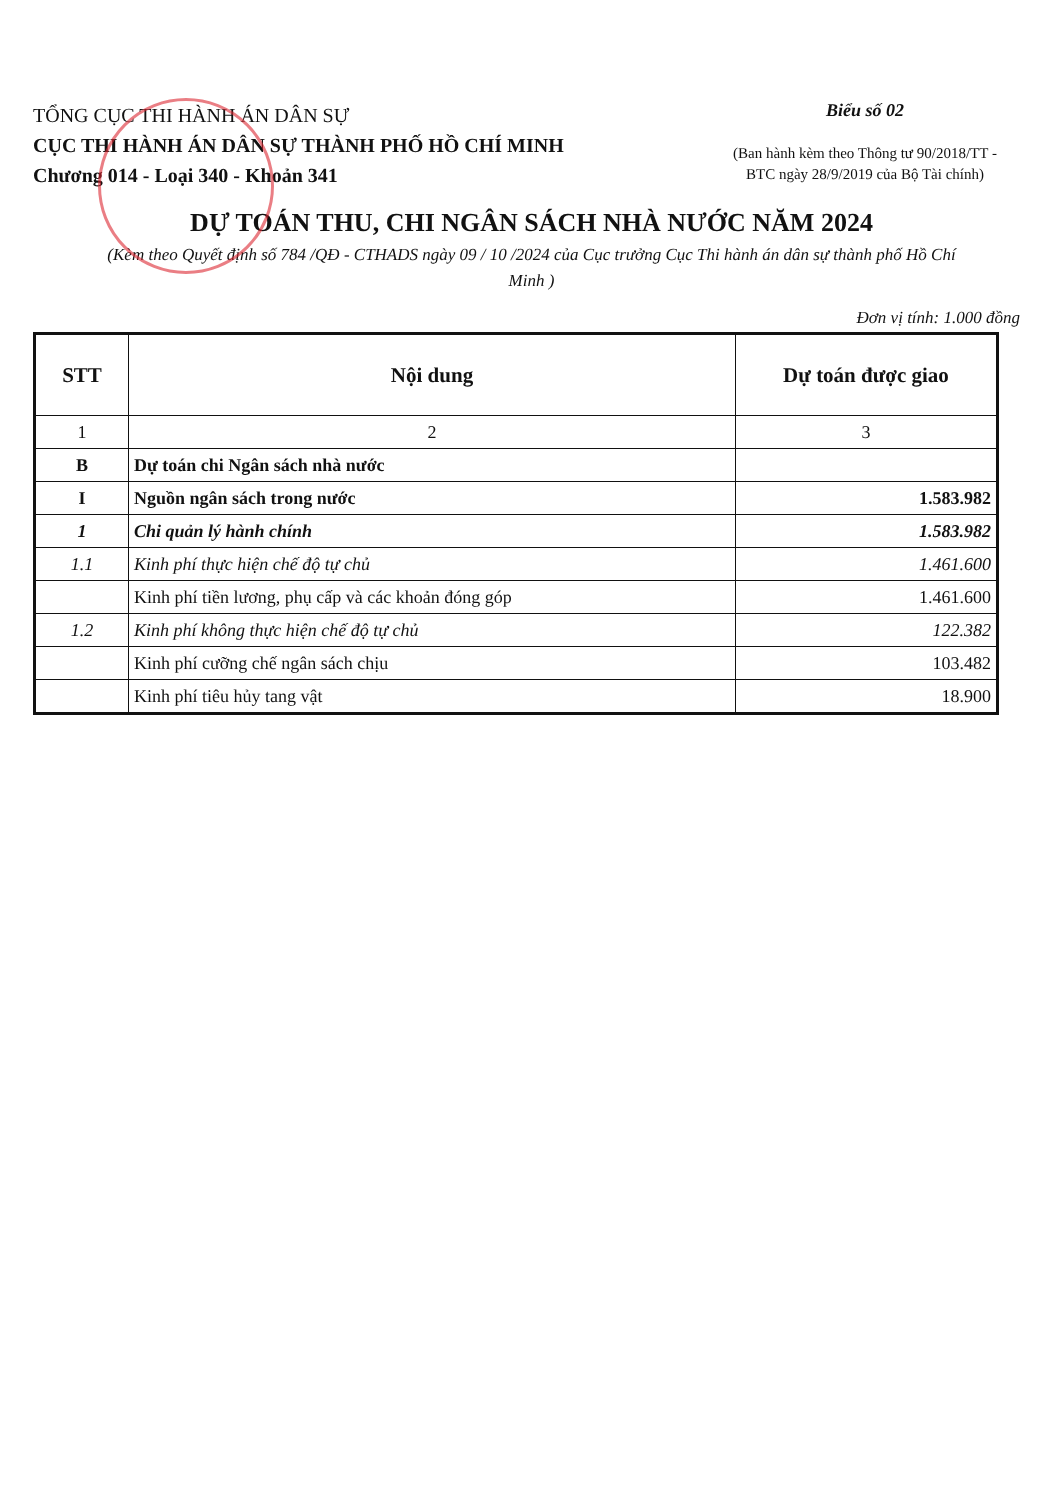TỔNG CỤC THI HÀNH ÁN DÂN SỰ
CỤC THI HÀNH ÁN DÂN SỰ THÀNH PHỐ HỒ CHÍ MINH
Chương 014 - Loại 340 - Khoản 341
Biểu số 02
(Ban hành kèm theo Thông tư 90/2018/TT - BTC ngày 28/9/2019 của Bộ Tài chính)
DỰ TOÁN THU, CHI NGÂN SÁCH NHÀ NƯỚC NĂM 2024
(Kèm theo Quyết định số 784 /QĐ - CTHADS ngày 09 / 10 /2024 của Cục trưởng Cục Thi hành án dân sự thành phố Hồ Chí Minh )
Đơn vị tính: 1.000 đồng
| STT | Nội dung | Dự toán được giao |
| --- | --- | --- |
| 1 | 2 | 3 |
| B | Dự toán chi Ngân sách nhà nước | |
| I | Nguồn ngân sách trong nước | 1.583.982 |
| 1 | Chi quản lý hành chính | 1.583.982 |
| 1.1 | Kinh phí thực hiện chế độ tự chủ | 1.461.600 |
| | Kinh phí tiền lương, phụ cấp và các khoản đóng góp | 1.461.600 |
| 1.2 | Kinh phí không thực hiện chế độ tự chủ | 122.382 |
| | Kinh phí cưỡng chế ngân sách chịu | 103.482 |
| | Kinh phí tiêu hủy tang vật | 18.900 |